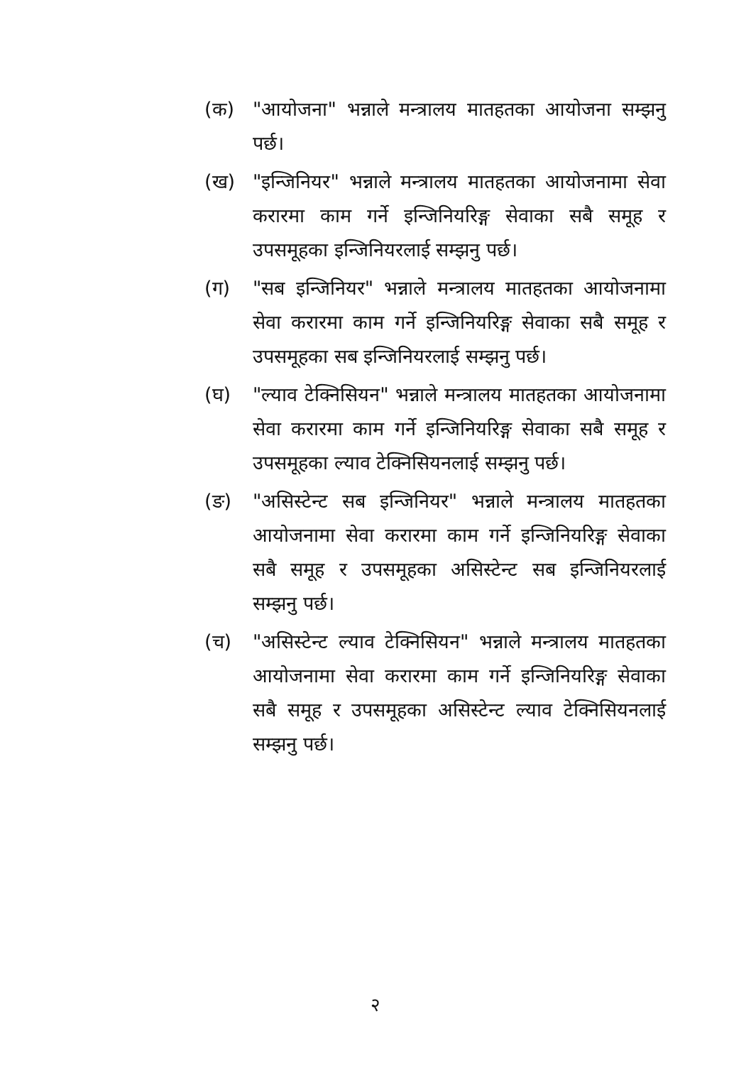(क) "आयोजना" भन्नाले मन्त्रालय मातहतका आयोजना सम्झनु पर्छ।
(ख) "इन्जिनियर" भन्नाले मन्त्रालय मातहतका आयोजनामा सेवा करारमा काम गर्ने इन्जिनियरिङ्ग सेवाका सबै समूह र उपसमूहका इन्जिनियरलाई सम्झनु पर्छ।
(ग) "सब इन्जिनियर" भन्नाले मन्त्रालय मातहतका आयोजनामा सेवा करारमा काम गर्ने इन्जिनियरिङ्ग सेवाका सबै समूह र उपसमूहका सब इन्जिनियरलाई सम्झनु पर्छ।
(घ) "ल्याव टेक्निसियन" भन्नाले मन्त्रालय मातहतका आयोजनामा सेवा करारमा काम गर्ने इन्जिनियरिङ्ग सेवाका सबै समूह र उपसमूहका ल्याव टेक्निसियनलाई सम्झनु पर्छ।
(ङ) "असिस्टेन्ट सब इन्जिनियर" भन्नाले मन्त्रालय मातहतका आयोजनामा सेवा करारमा काम गर्ने इन्जिनियरिङ्ग सेवाका सबै समूह र उपसमूहका असिस्टेन्ट सब इन्जिनियरलाई सम्झनु पर्छ।
(च) "असिस्टेन्ट ल्याव टेक्निसियन" भन्नाले मन्त्रालय मातहतका आयोजनामा सेवा करारमा काम गर्ने इन्जिनियरिङ्ग सेवाका सबै समूह र उपसमूहका असिस्टेन्ट ल्याव टेक्निसियनलाई सम्झनु पर्छ।
२